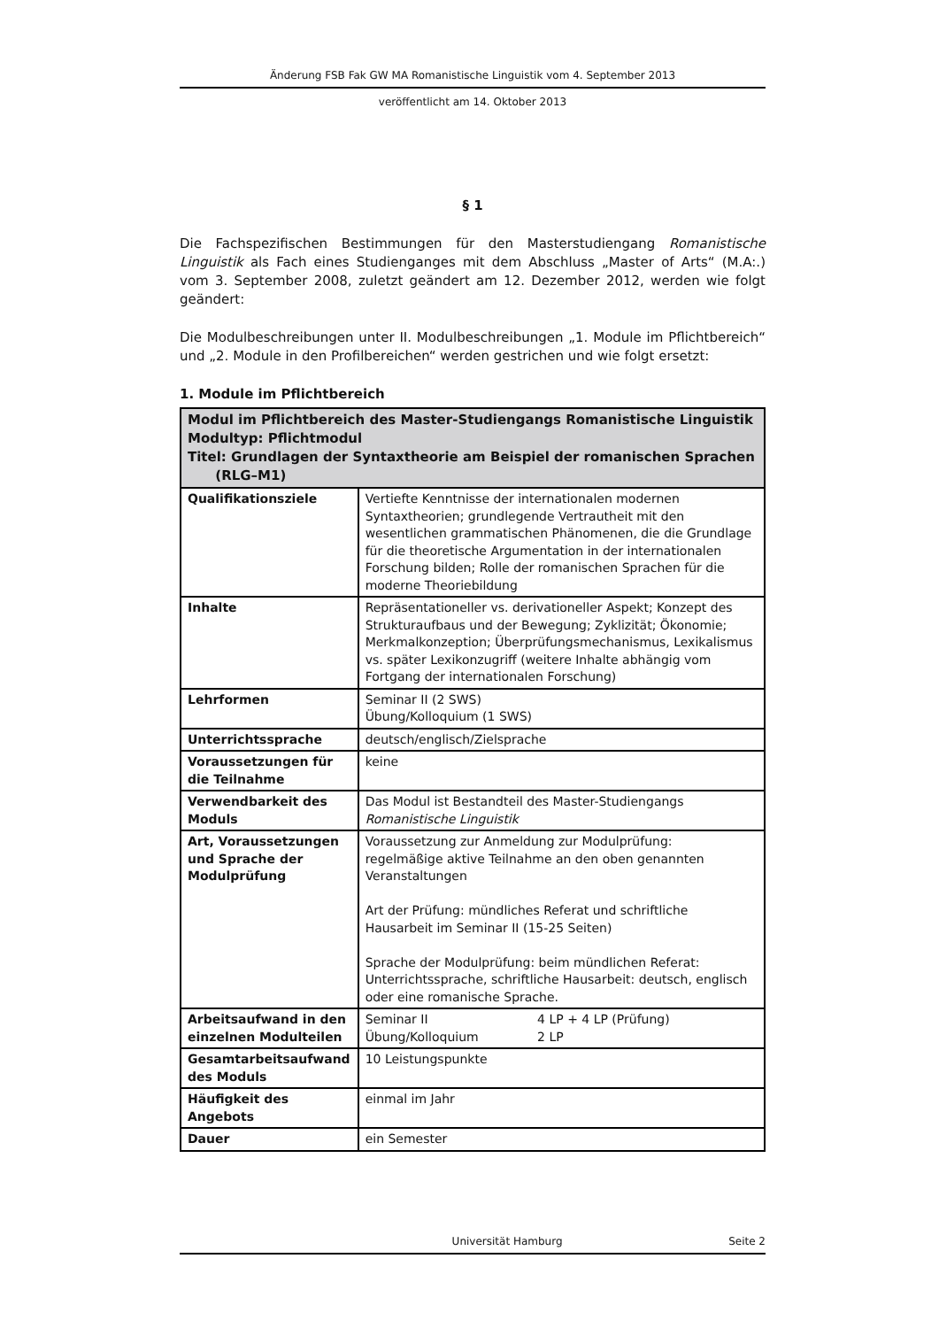Änderung FSB Fak GW MA Romanistische Linguistik vom 4. September 2013
veröffentlicht am 14. Oktober 2013
§ 1
Die Fachspezifischen Bestimmungen für den Masterstudiengang Romanistische Linguistik als Fach eines Studienganges mit dem Abschluss „Master of Arts“ (M.A:.) vom 3. September 2008, zuletzt geändert am 12. Dezember 2012, werden wie folgt geändert:
Die Modulbeschreibungen unter II. Modulbeschreibungen „1. Module im Pflichtbereich“ und „2. Module in den Profilbereichen“ werden gestrichen und wie folgt ersetzt:
1. Module im Pflichtbereich
| Modul im Pflichtbereich des Master-Studiengangs Romanistische Linguistik Modultyp: Pflichtmodul Titel: Grundlagen der Syntaxtheorie am Beispiel der romanischen Sprachen (RLG–M1) | |
| --- | --- |
| Qualifikationsziele | Vertiefte Kenntnisse der internationalen modernen Syntaxtheorien; grundlegende Vertrautheit mit den wesentlichen grammatischen Phänomenen, die die Grundlage für die theoretische Argumentation in der internationalen Forschung bilden; Rolle der romanischen Sprachen für die moderne Theoriebildung |
| Inhalte | Repräsentationeller vs. derivationeller Aspekt; Konzept des Strukturaufbaus und der Bewegung; Zyklizität; Ökonomie; Merkmalkonzeption; Überprüfungsmechanismus, Lexikalismus vs. später Lexikonzugriff (weitere Inhalte abhängig vom Fortgang der internationalen Forschung) |
| Lehrformen | Seminar II (2 SWS) Übung/Kolloquium (1 SWS) |
| Unterrichtssprache | deutsch/englisch/Zielsprache |
| Voraussetzungen für die Teilnahme | keine |
| Verwendbarkeit des Moduls | Das Modul ist Bestandteil des Master-Studiengangs Romanistische Linguistik |
| Art, Voraussetzungen und Sprache der Modulprüfung | Voraussetzung zur Anmeldung zur Modulprüfung: regelmäßige aktive Teilnahme an den oben genannten Veranstaltungen Art der Prüfung: mündliches Referat und schriftliche Hausarbeit im Seminar II (15-25 Seiten) Sprache der Modulprüfung: beim mündlichen Referat: Unterrichtssprache, schriftliche Hausarbeit: deutsch, englisch oder eine romanische Sprache. |
| Arbeitsaufwand in den einzelnen Modulteilen | Seminar II 4 LP + 4 LP (Prüfung) Übung/Kolloquium 2 LP |
| Gesamtarbeitsaufwand des Moduls | 10 Leistungspunkte |
| Häufigkeit des Angebots | einmal im Jahr |
| Dauer | ein Semester |
Universität Hamburg Seite 2